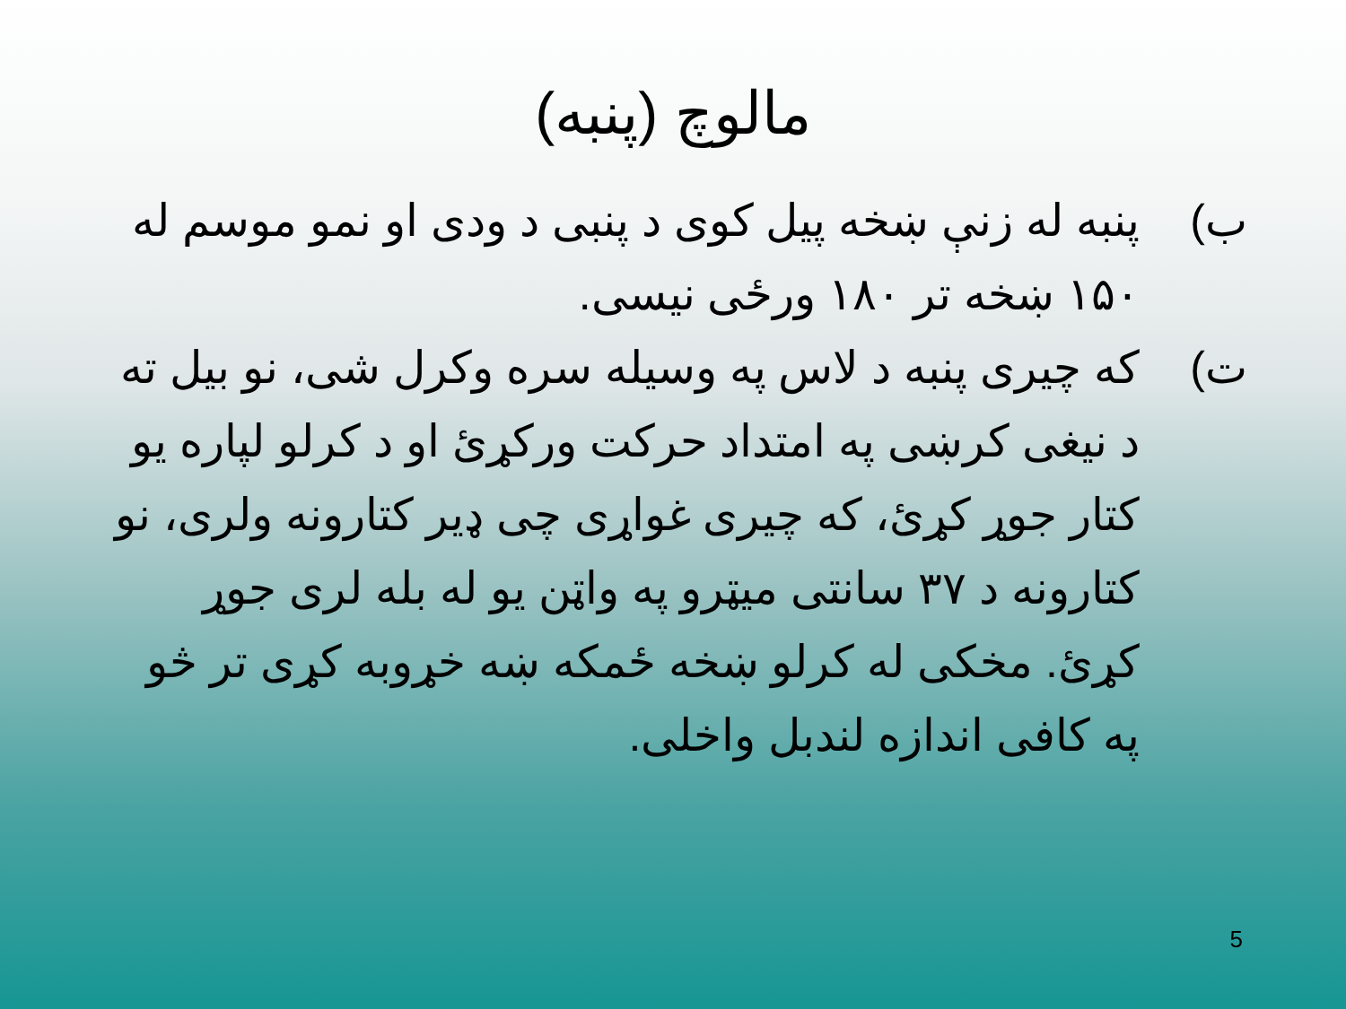مالوچ (پنبه)
ب) پنبه له زنې ښخه پیل کوی د پنبی د ودی او نمو موسم له ۱۵۰ ښخه تر ۱۸۰ ورځی نیسی.
ت) که چیری پنبه د لاس په وسیله سره وکرل شی، نو بیل ته د نیغی کرښی په امتداد حرکت ورکړئ او د کرلو لپاره یو کتار جوړ کړئ، که چیری غواړی چی ډیر کتارونه ولری، نو کتارونه د ۳۷ سانتی میټرو په واټن یو له بله لری جوړ کړئ. مخکی له کرلو ښخه ځمکه ښه خړوبه کړی تر څو په کافی اندازه لندبل واخلی.
5